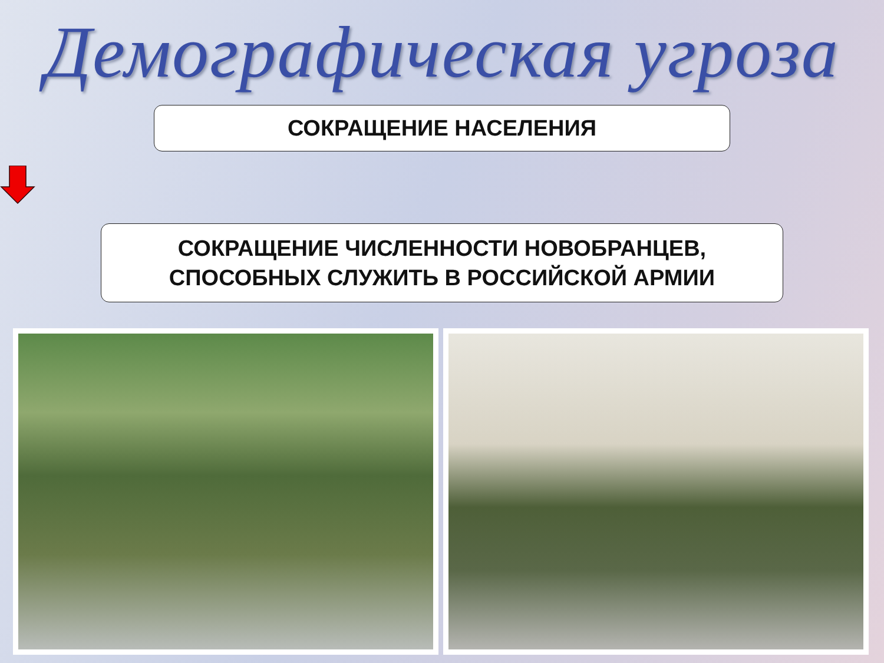Демографическая угроза
СОКРАЩЕНИЕ НАСЕЛЕНИЯ
СОКРАЩЕНИЕ ЧИСЛЕННОСТИ НОВОБРАНЦЕВ,
СПОСОБНЫХ СЛУЖИТЬ В РОССИЙСКОЙ АРМИИ